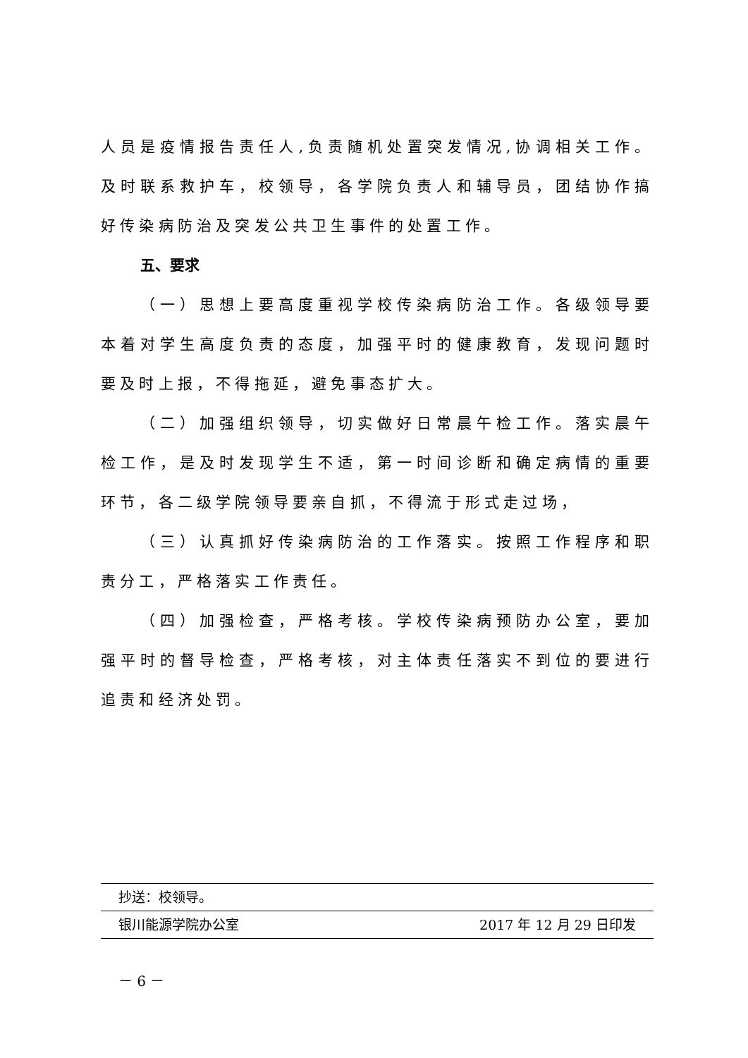人员是疫情报告责任人,负责随机处置突发情况,协调相关工作。及时联系救护车，校领导，各学院负责人和辅导员，团结协作搞好传染病防治及突发公共卫生事件的处置工作。
五、要求
（一）思想上要高度重视学校传染病防治工作。各级领导要本着对学生高度负责的态度，加强平时的健康教育，发现问题时要及时上报，不得拖延，避免事态扩大。
（二）加强组织领导，切实做好日常晨午检工作。落实晨午检工作，是及时发现学生不适，第一时间诊断和确定病情的重要环节，各二级学院领导要亲自抓，不得流于形式走过场，
（三）认真抓好传染病防治的工作落实。按照工作程序和职责分工，严格落实工作责任。
（四）加强检查，严格考核。学校传染病预防办公室，要加强平时的督导检查，严格考核，对主体责任落实不到位的要进行追责和经济处罚。
抄送：校领导。
银川能源学院办公室 2017 年 12 月 29 日印发
－ 6 －